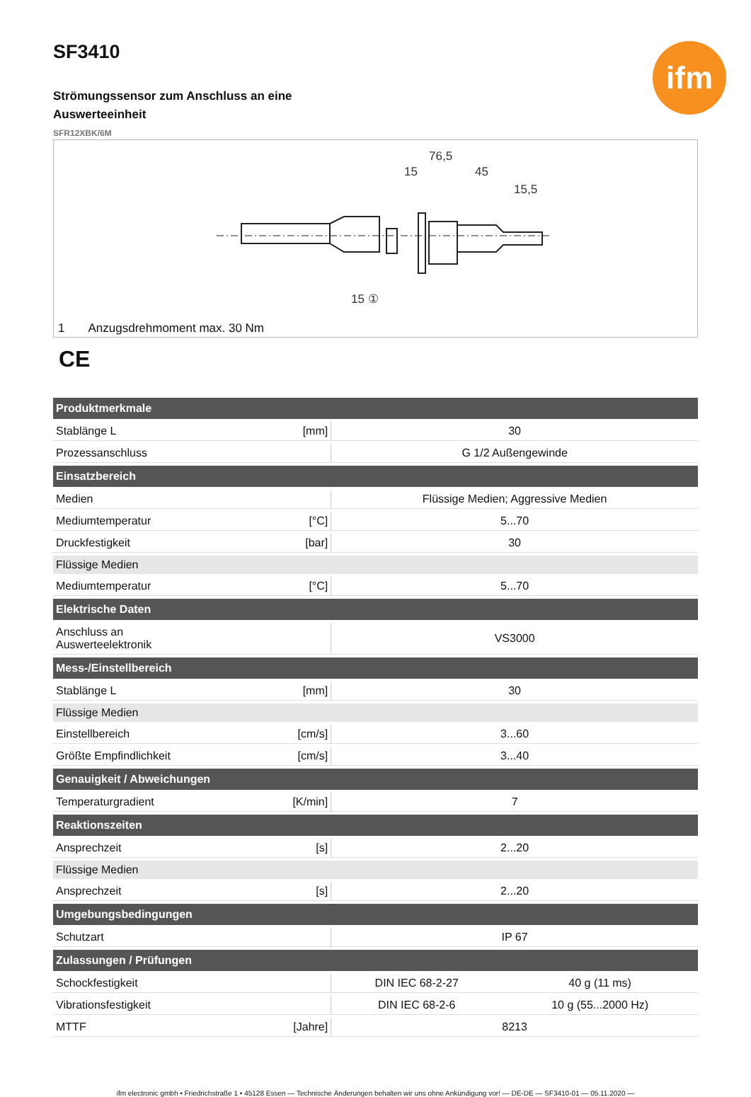SF3410
ifm
Strömungssensor zum Anschluss an eine Auswerteeinheit
SFR12XBK/6M
76,5
15
45
15,5
15 ①
1 Anzugsdrehmoment max. 30 Nm
CE
| Produktmerkmale | | | |
| --- | --- | --- | --- |
| Stablänge L | [mm] | 30 | |
| Prozessanschluss | | G 1/2 Außengewinde | |
| Einsatzbereich | | | |
| Medien | | Flüssige Medien; Aggressive Medien | |
| Mediumtemperatur | [°C] | 5...70 | |
| Druckfestigkeit | [bar] | 30 | |
| Flüssige Medien | | | |
| Mediumtemperatur | [°C] | 5...70 | |
| Elektrische Daten | | | |
| Anschluss an Auswerteelektronik | | VS3000 | |
| Mess-/Einstellbereich | | | |
| Stablänge L | [mm] | 30 | |
| Flüssige Medien | | | |
| Einstellbereich | [cm/s] | 3...60 | |
| Größte Empfindlichkeit | [cm/s] | 3...40 | |
| Genauigkeit / Abweichungen | | | |
| Temperaturgradient | [K/min] | 7 | |
| Reaktionszeiten | | | |
| Ansprechzeit | [s] | 2...20 | |
| Flüssige Medien | | | |
| Ansprechzeit | [s] | 2...20 | |
| Umgebungsbedingungen | | | |
| Schutzart | | IP 67 | |
| Zulassungen / Prüfungen | | | |
| Schockfestigkeit | | DIN IEC 68-2-27 | 40 g (11 ms) |
| Vibrationsfestigkeit | | DIN IEC 68-2-6 | 10 g (55...2000 Hz) |
| MTTF | [Jahre] | 8213 | |
ifm electronic gmbh • Friedrichstraße 1 • 45128 Essen — Technische Änderungen behalten wir uns ohne Ankündigung vor! — DE-DE — SF3410-01 — 05.11.2020 —